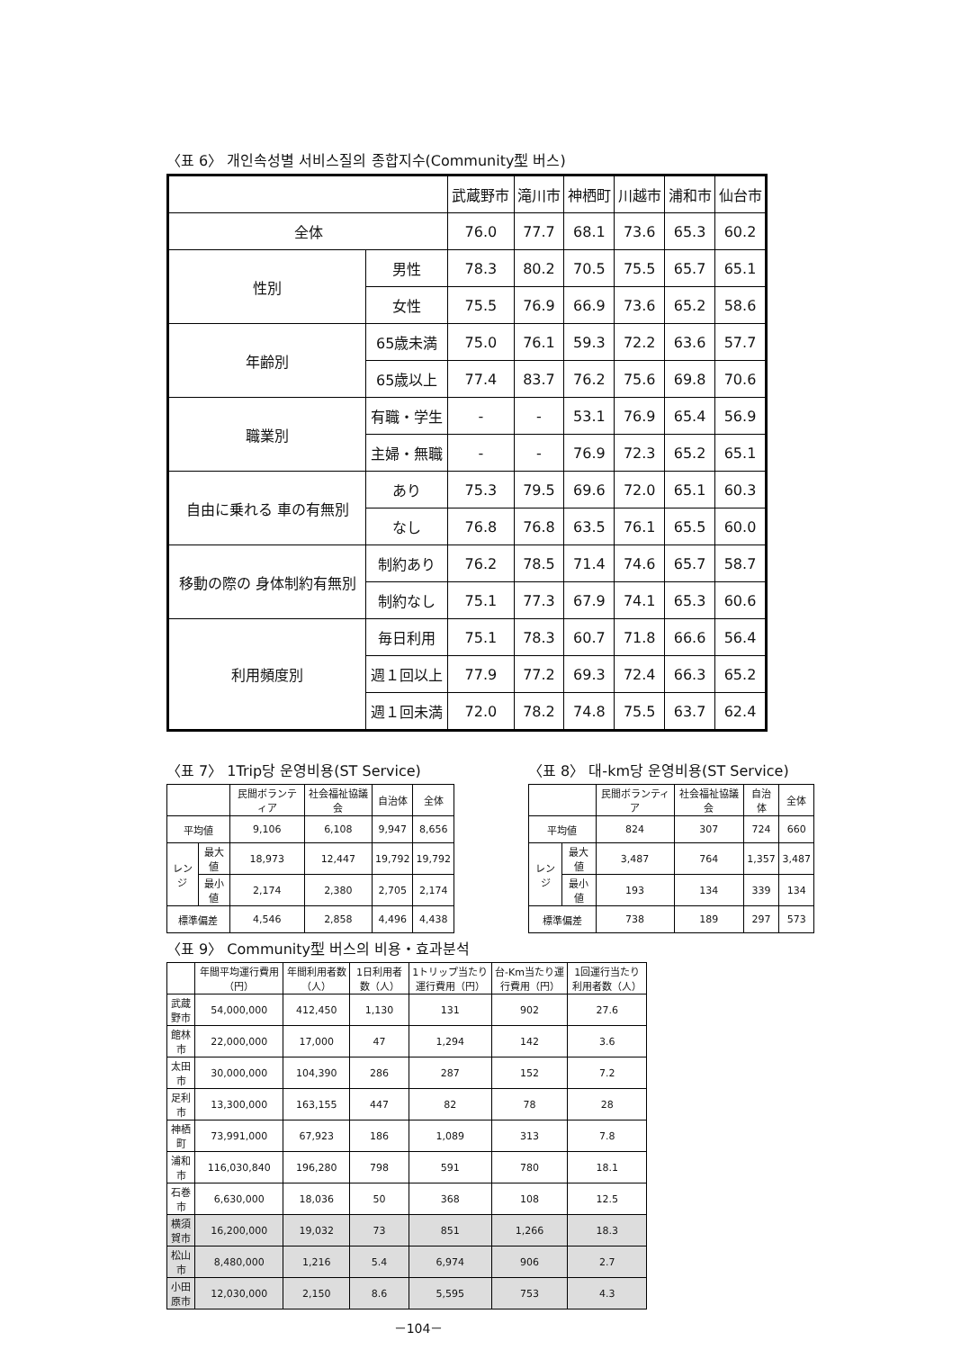〈표 6〉 개인속성별 서비스질의 종합지수(Community型 버스)
| | | 武蔵野市 | 滝川市 | 神栖町 | 川越市 | 浦和市 | 仙台市 |
| --- | --- | --- | --- | --- | --- | --- | --- |
| 全体 | | 76.0 | 77.7 | 68.1 | 73.6 | 65.3 | 60.2 |
| 性別 | 男性 | 78.3 | 80.2 | 70.5 | 75.5 | 65.7 | 65.1 |
| | 女性 | 75.5 | 76.9 | 66.9 | 73.6 | 65.2 | 58.6 |
| 年齢別 | 65歳未満 | 75.0 | 76.1 | 59.3 | 72.2 | 63.6 | 57.7 |
| | 65歳以上 | 77.4 | 83.7 | 76.2 | 75.6 | 69.8 | 70.6 |
| 職業別 | 有職・学生 | - | - | 53.1 | 76.9 | 65.4 | 56.9 |
| | 主婦・無職 | - | - | 76.9 | 72.3 | 65.2 | 65.1 |
| 自由に乗れる 車の有無別 | あり | 75.3 | 79.5 | 69.6 | 72.0 | 65.1 | 60.3 |
| | なし | 76.8 | 76.8 | 63.5 | 76.1 | 65.5 | 60.0 |
| 移動の際の 身体制約有無別 | 制約あり | 76.2 | 78.5 | 71.4 | 74.6 | 65.7 | 58.7 |
| | 制約なし | 75.1 | 77.3 | 67.9 | 74.1 | 65.3 | 60.6 |
| 利用頻度別 | 毎日利用 | 75.1 | 78.3 | 60.7 | 71.8 | 66.6 | 56.4 |
| | 週１回以上 | 77.9 | 77.2 | 69.3 | 72.4 | 66.3 | 65.2 |
| | 週１回未満 | 72.0 | 78.2 | 74.8 | 75.5 | 63.7 | 62.4 |
〈표 7〉 1Trip당 운영비용(ST Service)
| | | 民間ボランティア | 社会福祉協議会 | 自治体 | 全体 |
| --- | --- | --- | --- | --- | --- |
| 平均値 | | 9,106 | 6,108 | 9,947 | 8,656 |
| レンジ | 最大値 | 18,973 | 12,447 | 19,792 | 19,792 |
| | 最小値 | 2,174 | 2,380 | 2,705 | 2,174 |
| 標準偏差 | | 4,546 | 2,858 | 4,496 | 4,438 |
〈표 8〉 대-km당 운영비용(ST Service)
| | | 民間ボランティア | 社会福祉協議会 | 自治体 | 全体 |
| --- | --- | --- | --- | --- | --- |
| 平均値 | | 824 | 307 | 724 | 660 |
| レンジ | 最大値 | 3,487 | 764 | 1,357 | 3,487 |
| | 最小値 | 193 | 134 | 339 | 134 |
| 標準偏差 | | 738 | 189 | 297 | 573 |
〈표 9〉 Community型 버스의 비용・효과분석
| | 年間平均運行費用（円） | 年間利用者数（人） | 1日利用者数（人） | 1トリップ当たり運行費用（円） | 台-Km当たり運行費用（円） | 1回運行当たり利用者数（人） |
| --- | --- | --- | --- | --- | --- | --- |
| 武蔵野市 | 54,000,000 | 412,450 | 1,130 | 131 | 902 | 27.6 |
| 館林市 | 22,000,000 | 17,000 | 47 | 1,294 | 142 | 3.6 |
| 太田市 | 30,000,000 | 104,390 | 286 | 287 | 152 | 7.2 |
| 足利市 | 13,300,000 | 163,155 | 447 | 82 | 78 | 28 |
| 神栖町 | 73,991,000 | 67,923 | 186 | 1,089 | 313 | 7.8 |
| 浦和市 | 116,030,840 | 196,280 | 798 | 591 | 780 | 18.1 |
| 石巻市 | 6,630,000 | 18,036 | 50 | 368 | 108 | 12.5 |
| 横須賀市 | 16,200,000 | 19,032 | 73 | 851 | 1,266 | 18.3 |
| 松山市 | 8,480,000 | 1,216 | 5.4 | 6,974 | 906 | 2.7 |
| 小田原市 | 12,030,000 | 2,150 | 8.6 | 5,595 | 753 | 4.3 |
－104－